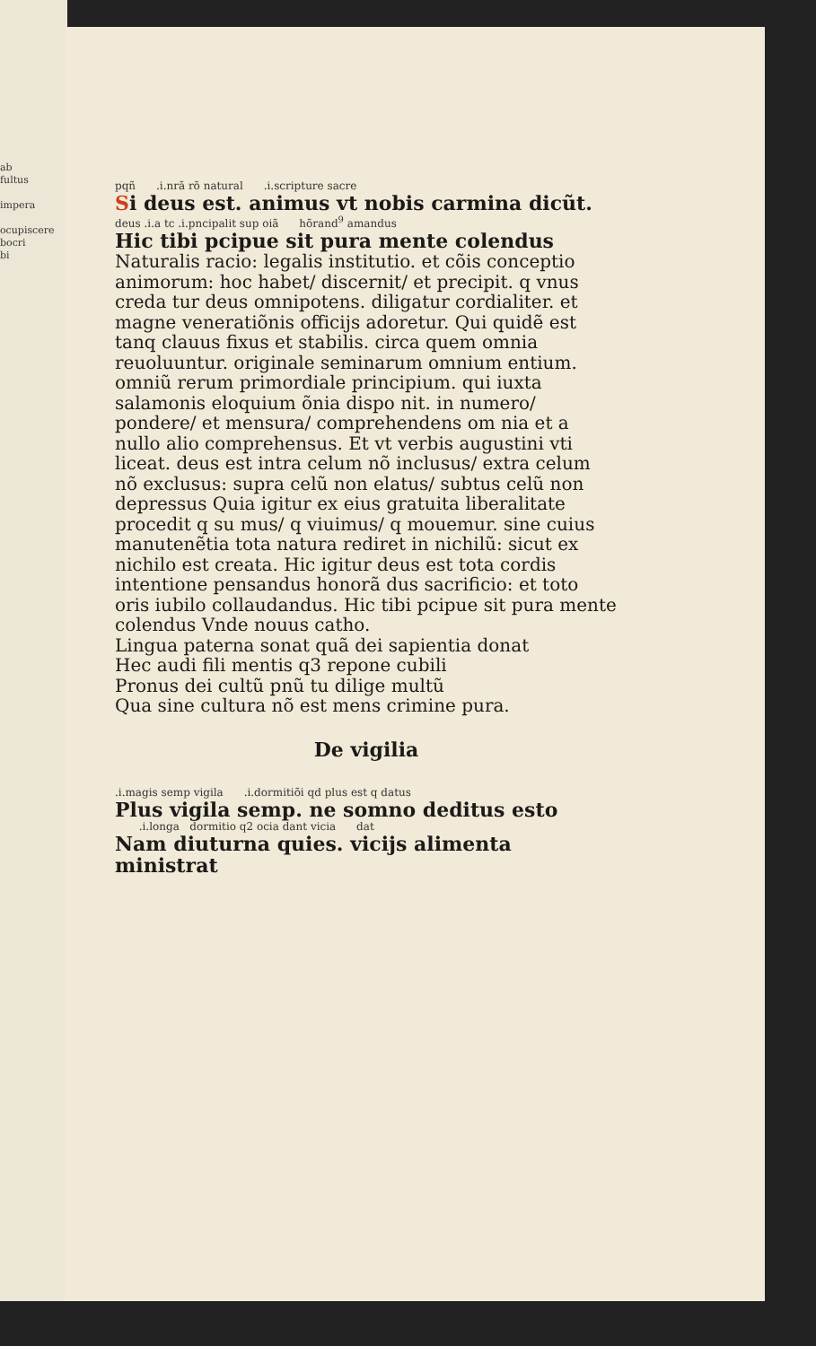ab
fultus
impera
ocupiscere
bocri
bi
pqñ .i.nrã rõ natural .i.scripture sacre
Si deus est. animus vt nobis carmina dicũt.
deus .i.a tc .i.pncipalit sup oiã hõrand<sup>9</sup> amandus
Hic tibi pcipue sit pura mente colendus
Naturalis racio: legalis institutio. et cõis conceptio animorum: hoc habet/ discernit/ et precipit. q vnus creda tur deus omnipotens. diligatur cordialiter. et magne veneratiõnis officijs adoretur. Qui quidẽ est tanq clauus fixus et stabilis. circa quem omnia reuoluuntur. originale seminarum omnium entium. omniũ rerum primordiale principium. qui iuxta salamonis eloquium õnia dispo nit. in numero/ pondere/ et mensura/ comprehendens om nia et a nullo alio comprehensus. Et vt verbis augustini vti liceat. deus est intra celum nõ inclusus/ extra celum nõ exclusus: supra celũ non elatus/ subtus celũ non depressus Quia igitur ex eius gratuita liberalitate procedit q su mus/ q viuimus/ q mouemur. sine cuius manutenẽtia tota natura rediret in nichilũ: sicut ex nichilo est creata. Hic igitur deus est tota cordis intentione pensandus honorã dus sacrificio: et toto oris iubilo collaudandus. Hic tibi pcipue sit pura mente colendus Vnde nouus catho.
Lingua paterna sonat quã dei sapientia donat
Hec audi fili mentis q3 repone cubili
Pronus dei cultũ pnũ tu dilige multũ
Qua sine cultura nõ est mens crimine pura.
De vigilia
.i.magis semp vigila .i.dormitiõi qd plus est q datus
Plus vigila semp. ne somno deditus esto
.i.longa dormitio q2 ocia dant vicia dat
Nam diuturna quies. vicijs alimenta ministrat